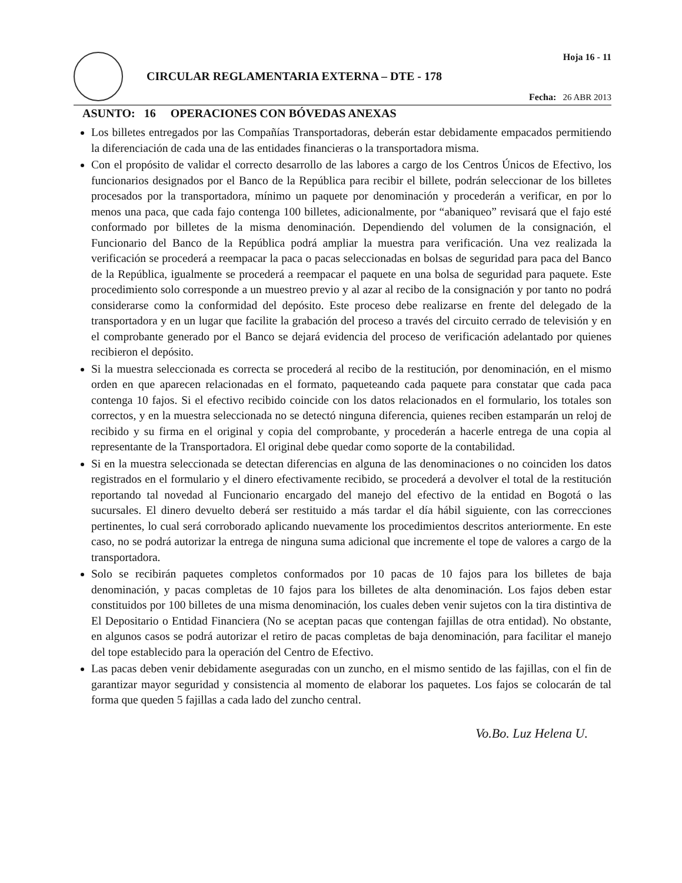CIRCULAR REGLAMENTARIA EXTERNA – DTE - 178
Hoja 16 - 11
Fecha: 26 ABR 2013
ASUNTO: 16 OPERACIONES CON BÓVEDAS ANEXAS
Los billetes entregados por las Compañías Transportadoras, deberán estar debidamente empacados permitiendo la diferenciación de cada una de las entidades financieras o la transportadora misma.
Con el propósito de validar el correcto desarrollo de las labores a cargo de los Centros Únicos de Efectivo, los funcionarios designados por el Banco de la República para recibir el billete, podrán seleccionar de los billetes procesados por la transportadora, mínimo un paquete por denominación y procederán a verificar, en por lo menos una paca, que cada fajo contenga 100 billetes, adicionalmente, por “abaniqueo” revisará que el fajo esté conformado por billetes de la misma denominación. Dependiendo del volumen de la consignación, el Funcionario del Banco de la República podrá ampliar la muestra para verificación. Una vez realizada la verificación se procederá a reempacar la paca o pacas seleccionadas en bolsas de seguridad para paca del Banco de la República, igualmente se procederá a reempacar el paquete en una bolsa de seguridad para paquete. Este procedimiento solo corresponde a un muestreo previo y al azar al recibo de la consignación y por tanto no podrá considerarse como la conformidad del depósito. Este proceso debe realizarse en frente del delegado de la transportadora y en un lugar que facilite la grabación del proceso a través del circuito cerrado de televisión y en el comprobante generado por el Banco se dejará evidencia del proceso de verificación adelantado por quienes recibieron el depósito.
Si la muestra seleccionada es correcta se procederá al recibo de la restitución, por denominación, en el mismo orden en que aparecen relacionadas en el formato, paqueteando cada paquete para constatar que cada paca contenga 10 fajos. Si el efectivo recibido coincide con los datos relacionados en el formulario, los totales son correctos, y en la muestra seleccionada no se detectó ninguna diferencia, quienes reciben estamparán un reloj de recibido y su firma en el original y copia del comprobante, y procederán a hacerle entrega de una copia al representante de la Transportadora. El original debe quedar como soporte de la contabilidad.
Si en la muestra seleccionada se detectan diferencias en alguna de las denominaciones o no coinciden los datos registrados en el formulario y el dinero efectivamente recibido, se procederá a devolver el total de la restitución reportando tal novedad al Funcionario encargado del manejo del efectivo de la entidad en Bogotá o las sucursales. El dinero devuelto deberá ser restituido a más tardar el día hábil siguiente, con las correcciones pertinentes, lo cual será corroborado aplicando nuevamente los procedimientos descritos anteriormente. En este caso, no se podrá autorizar la entrega de ninguna suma adicional que incremente el tope de valores a cargo de la transportadora.
Solo se recibirán paquetes completos conformados por 10 pacas de 10 fajos para los billetes de baja denominación, y pacas completas de 10 fajos para los billetes de alta denominación. Los fajos deben estar constituidos por 100 billetes de una misma denominación, los cuales deben venir sujetos con la tira distintiva de El Depositario o Entidad Financiera (No se aceptan pacas que contengan fajillas de otra entidad). No obstante, en algunos casos se podrá autorizar el retiro de pacas completas de baja denominación, para facilitar el manejo del tope establecido para la operación del Centro de Efectivo.
Las pacas deben venir debidamente aseguradas con un zuncho, en el mismo sentido de las fajillas, con el fin de garantizar mayor seguridad y consistencia al momento de elaborar los paquetes. Los fajos se colocarán de tal forma que queden 5 fajillas a cada lado del zuncho central.
Vo.Bo. Luz Helena U.